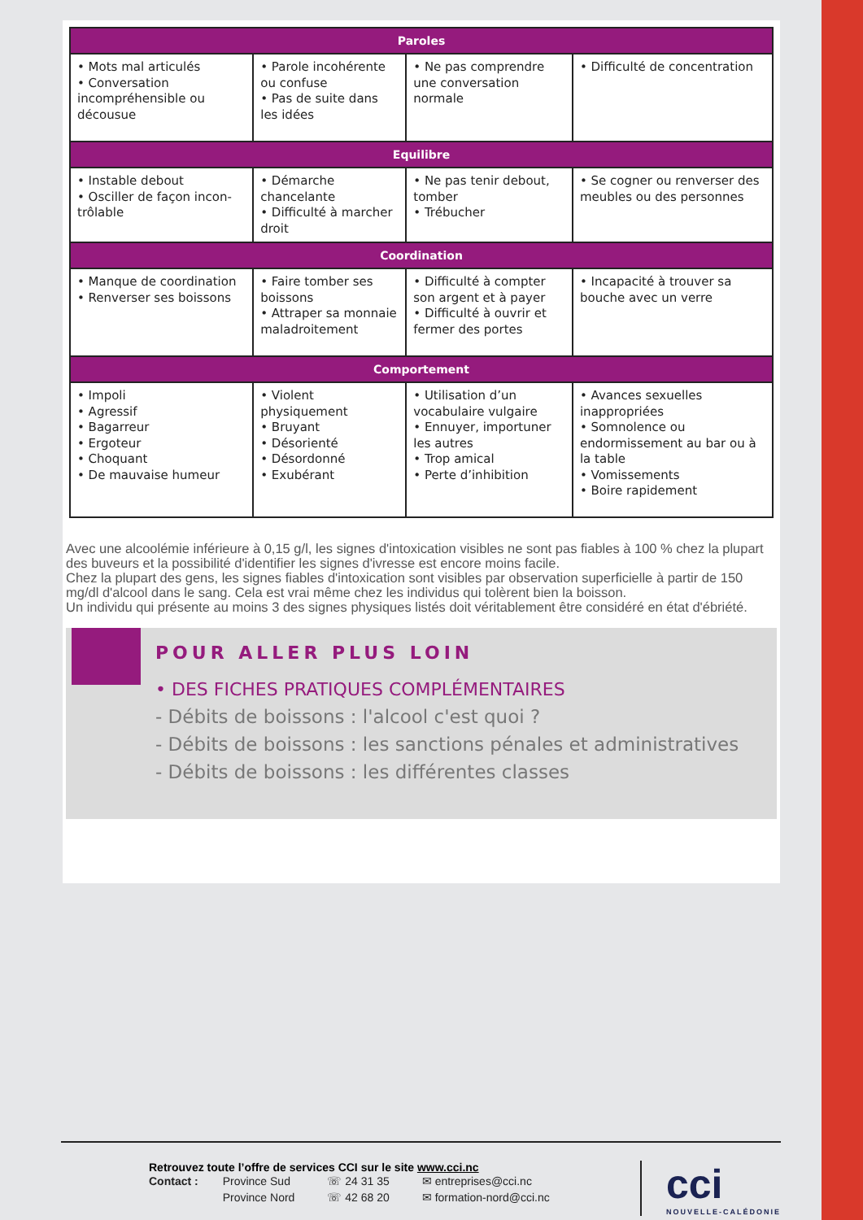| Paroles | | | |
| --- | --- | --- | --- |
| • Mots mal articulés • Conversation incompréhensible ou décousue | • Parole incohérente ou confuse • Pas de suite dans les idées | • Ne pas comprendre une conversation normale | • Difficulté de concen­tration |
| Equilibre | | | |
| • Instable debout • Osciller de façon incon­trôlable | • Démarche chancelante • Difficulté à marcher droit | • Ne pas tenir debout, tomber • Trébucher | • Se cogner ou ren­verser des meubles ou des personnes |
| Coordination | | | |
| • Manque de coordi­nation • Renverser ses boissons | • Faire tomber ses boissons • Attraper sa monnaie mala­droitement | • Difficulté à compter son argent et à payer • Difficulté à ouvrir et fermer des portes | • Incapacité à trouver sa bouche avec un verre |
| Comportement | | | |
| • Impoli • Agressif • Bagarreur • Ergoteur • Choquant • De mauvaise humeur | • Violent physiquement • Bruyant • Désorienté • Désordonné • Exubérant | • Utilisation d’un vocabu­laire vulgaire • Ennuyer, importuner les autres • Trop amical • Perte d’inhibition | • Avances sexuelles inappropriées • Somnolence ou endormissement au bar ou à la table • Vomissements • Boire rapidement |
Avec une alcoolémie inférieure à 0,15 g/l, les signes d'intoxication visibles ne sont pas fiables à 100 % chez la plupart des buveurs et la possibilité d'identifier les signes d'ivresse est encore moins facile.
Chez la plupart des gens, les signes fiables d'intoxication sont visibles par observation superficielle à partir de 150 mg/dl d'alcool dans le sang. Cela est vrai même chez les individus qui tolèrent bien la boisson.
Un individu qui présente au moins 3 des signes physiques listés doit véritablement être considéré en état d'ébriété.
POUR ALLER PLUS LOIN
• DES FICHES PRATIQUES COMPLÉMENTAIRES
- Débits de boissons : l'alcool c'est quoi ?
- Débits de boissons : les sanctions pénales et administratives
- Débits de boissons : les différentes classes
Retrouvez toute l’offre de services CCI sur le site www.cci.nc
| Contact : | Province Sud Province Nord | ☏ 24 31 35 ☏ 42 68 20 | ✉ entreprises@cci.nc ✉ formation-nord@cci.nc |
cci
NOUVELLE-CALÉDONIE